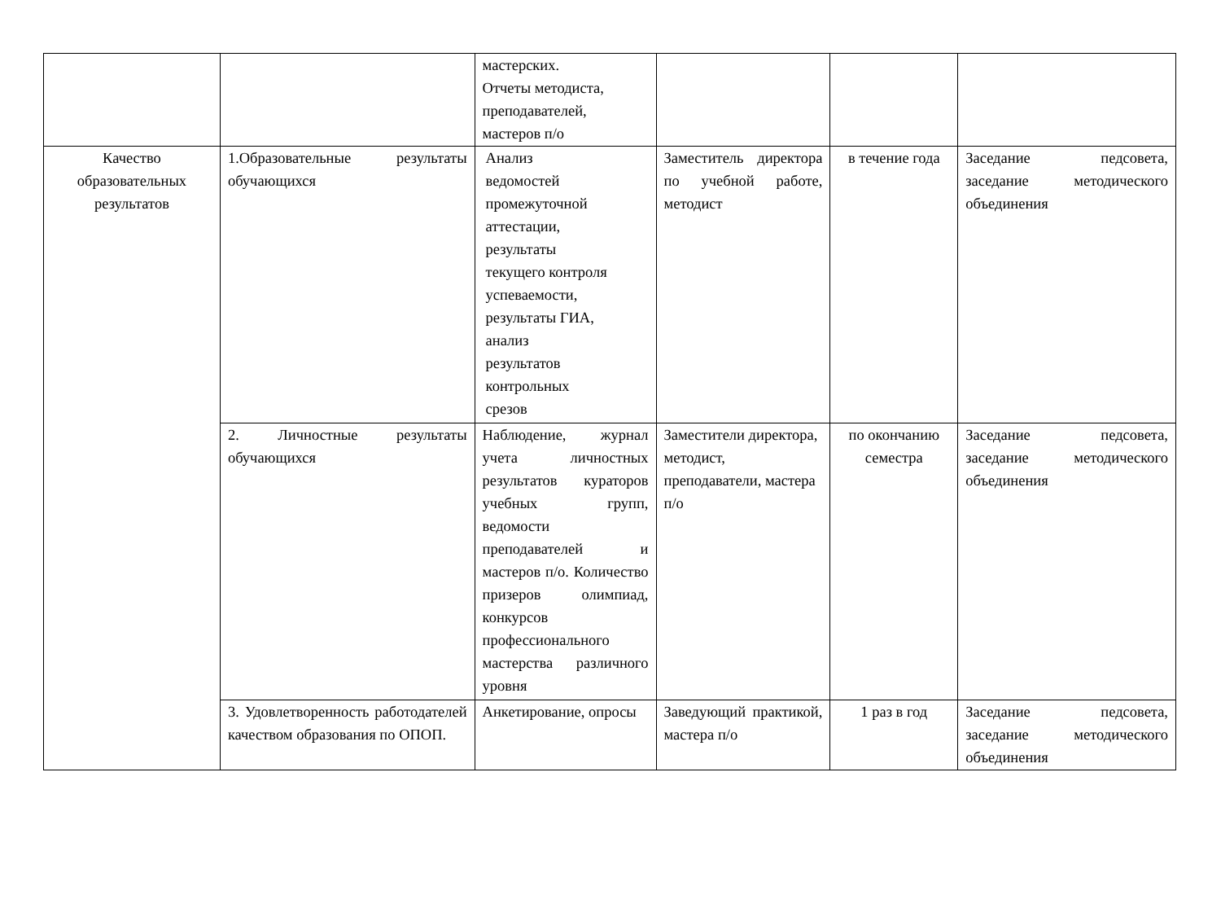| | | мастерских. Отчеты методиста, преподавателей, мастеров п/о | | | |
| Качество образовательных результатов | 1.Образовательные результаты обучающихся | Анализ ведомостей промежуточной аттестации, результаты текущего контроля успеваемости, результаты ГИА, анализ результатов контрольных срезов | Заместитель директора по учебной работе, методист | в течение года | Заседание педсовета, заседание методического объединения |
| | 2. Личностные результаты обучающихся | Наблюдение, журнал учета личностных результатов кураторов учебных групп, ведомости преподавателей и мастеров п/о. Количество призеров олимпиад, конкурсов профессионального мастерства различного уровня | Заместители директора, методист, преподаватели, мастера п/о | по окончанию семестра | Заседание педсовета, заседание методического объединения |
| | 3. Удовлетворенность работодателей качеством образования по ОПОП. | Анкетирование, опросы | Заведующий практикой, мастера п/о | 1 раз в год | Заседание педсовета, заседание методического объединения |